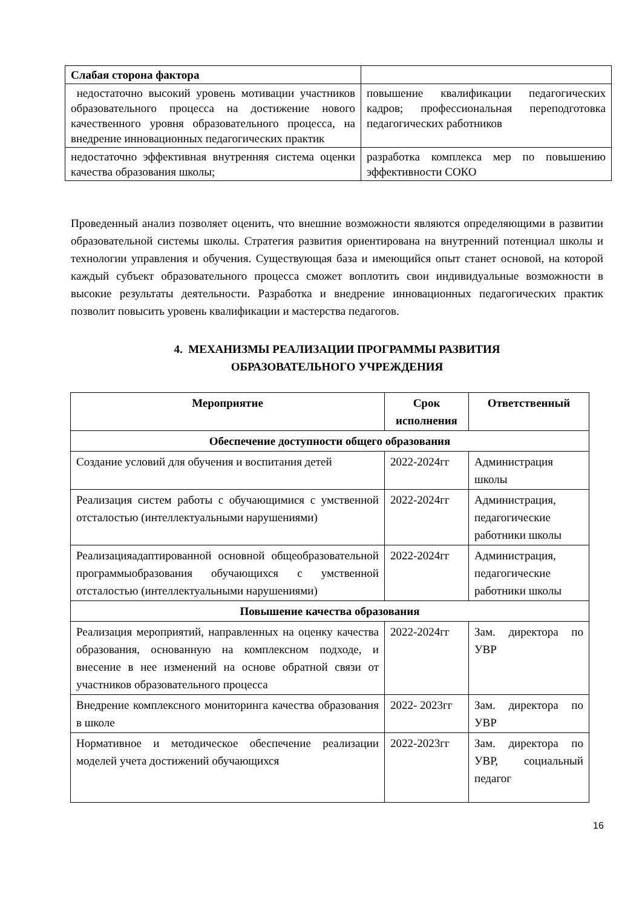| Слабая сторона фактора | |
| недостаточно высокий уровень мотивации участников образовательного процесса на достижение нового качественного уровня образовательного процесса, на внедрение инновационных педагогических практик | повышение квалификации педагогических кадров; профессиональная переподготовка педагогических работников |
| недостаточно эффективная внутренняя система оценки качества образования школы; | разработка комплекса мер по повышению эффективности СОКО |
Проведенный анализ позволяет оценить, что внешние возможности являются определяющими в развитии образовательной системы школы. Стратегия развития ориентирована на внутренний потенциал школы и технологии управления и обучения. Существующая база и имеющийся опыт станет основой, на которой каждый субъект образовательного процесса сможет воплотить свои индивидуальные возможности в высокие результаты деятельности. Разработка и внедрение инновационных педагогических практик позволит повысить уровень квалификации и мастерства педагогов.
4. МЕХАНИЗМЫ РЕАЛИЗАЦИИ ПРОГРАММЫ РАЗВИТИЯ
ОБРАЗОВАТЕЛЬНОГО УЧРЕЖДЕНИЯ
| Мероприятие | Срок исполнения | Ответственный |
| --- | --- | --- |
| Обеспечение доступности общего образования | | |
| Создание условий для обучения и воспитания детей | 2022-2024гг | Администрация школы |
| Реализация систем работы с обучающимися с умственной отсталостью (интеллектуальными нарушениями) | 2022-2024гг | Администрация, педагогические работники школы |
| Реализацияадаптированной основной общеобразовательной программыобразования обучающихся с умственной отсталостью (интеллектуальными нарушениями) | 2022-2024гг | Администрация, педагогические работники школы |
| Повышение качества образования | | |
| Реализация мероприятий, направленных на оценку качества образования, основанную на комплексном подходе, и внесение в нее изменений на основе обратной связи от участников образовательного процесса | 2022-2024гг | Зам. директора по УВР |
| Внедрение комплексного мониторинга качества образования в школе | 2022- 2023гг | Зам. директора по УВР |
| Нормативное и методическое обеспечение реализации моделей учета достижений обучающихся | 2022-2023гг | Зам. директора по УВР, социальный педагог |
16